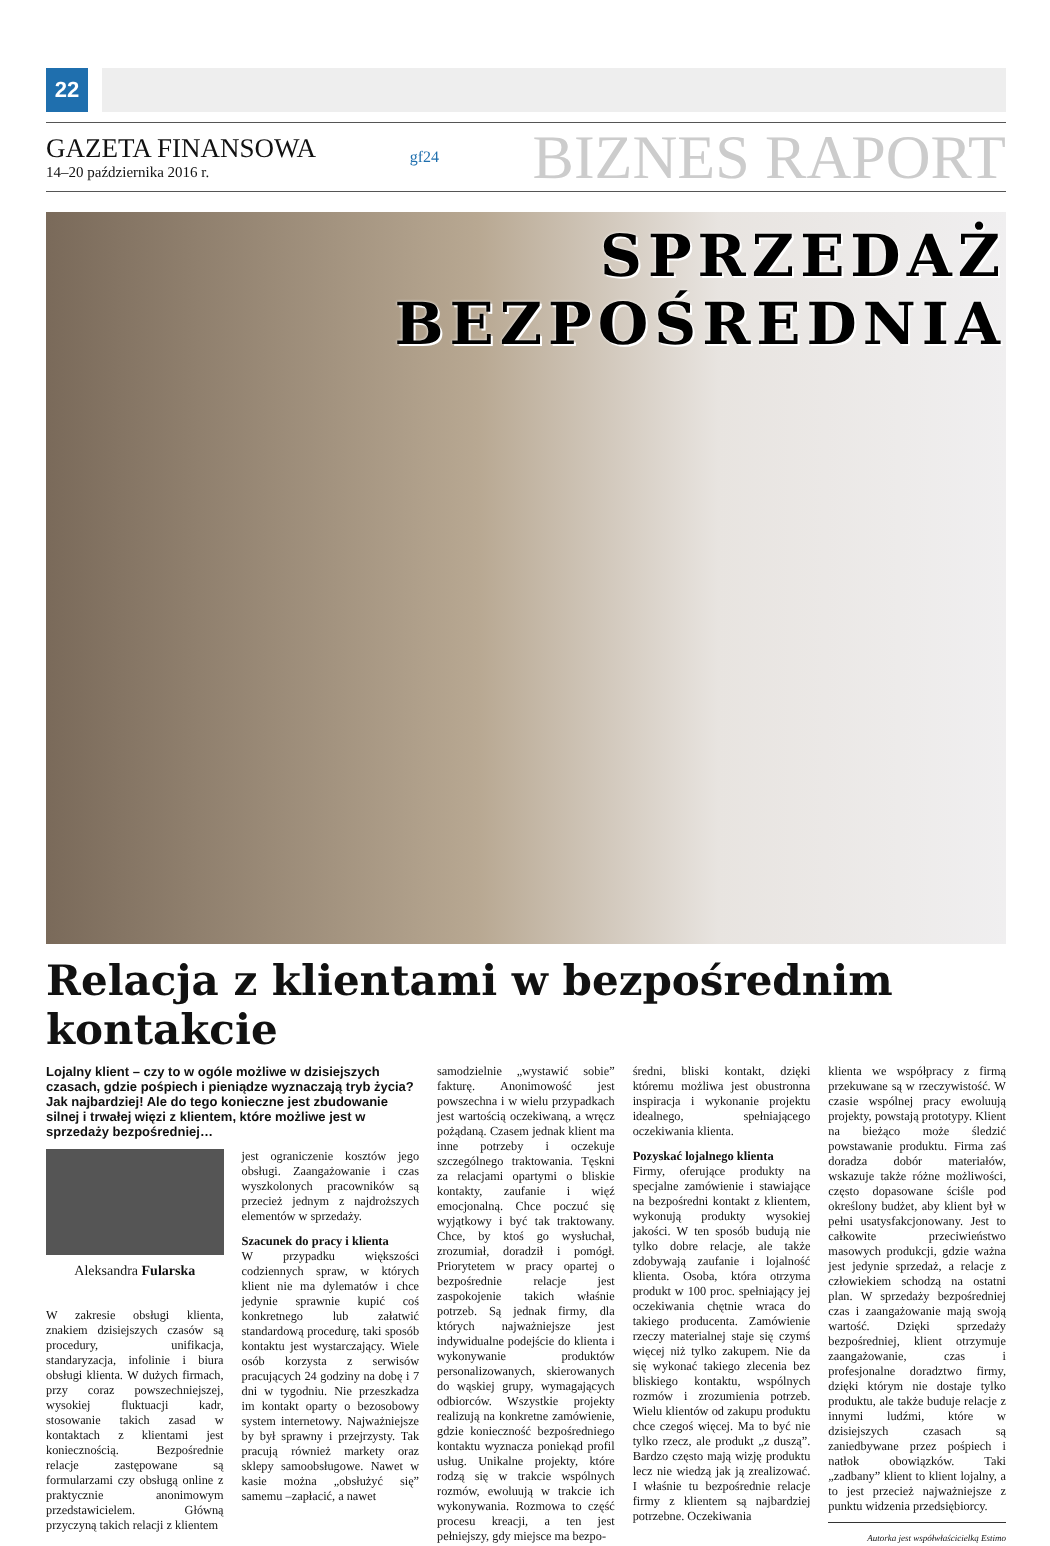22
GAZETA FINANSOWA
14–20 października 2016 r.
gf24
BIZNES RAPORT
SPRZEDAŻ
BEZPOŚREDNIA
Relacja z klientami w bezpośrednim kontakcie
Lojalny klient – czy to w ogóle możliwe w dzisiejszych czasach, gdzie pośpiech i pieniądze wyznaczają tryb życia? Jak najbardziej! Ale do tego konieczne jest zbudowanie silnej i trwałej więzi z klientem, które możliwe jest w sprzedaży bezpośredniej…
Aleksandra Fularska
W zakresie obsługi klienta, znakiem dzisiejszych czasów są procedury, unifikacja, standaryzacja, infolinie i biura obsługi klienta. W dużych firmach, przy coraz powszechniejszej, wysokiej fluktuacji kadr, stosowanie takich zasad w kontaktach z klientami jest koniecznością. Bezpośrednie relacje zastępowane są formularzami czy obsługą online z praktycznie anonimowym przedstawicielem. Główną przyczyną takich relacji z klientem
jest ograniczenie kosztów jego obsługi. Zaangażowanie i czas wyszkolonych pracowników są przecież jednym z najdroższych elementów w sprzedaży.
Szacunek do pracy i klienta
W przypadku większości codziennych spraw, w których klient nie ma dylematów i chce jedynie sprawnie kupić coś konkretnego lub załatwić standardową procedurę, taki sposób kontaktu jest wystarczający. Wiele osób korzysta z serwisów pracujących 24 godziny na dobę i 7 dni w tygodniu. Nie przeszkadza im kontakt oparty o bezosobowy system internetowy. Najważniejsze by był sprawny i przejrzysty. Tak pracują również markety oraz sklepy samoobsługowe. Nawet w kasie można „obsłużyć się” samemu –zapłacić, a nawet
samodzielnie „wystawić sobie” fakturę. Anonimowość jest powszechna i w wielu przypadkach jest wartością oczekiwaną, a wręcz pożądaną. Czasem jednak klient ma inne potrzeby i oczekuje szczególnego traktowania. Tęskni za relacjami opartymi o bliskie kontakty, zaufanie i więź emocjonalną. Chce poczuć się wyjątkowy i być tak traktowany. Chce, by ktoś go wysłuchał, zrozumiał, doradził i pomógł. Priorytetem w pracy opartej o bezpośrednie relacje jest zaspokojenie takich właśnie potrzeb. Są jednak firmy, dla których najważniejsze jest indywidualne podejście do klienta i wykonywanie produktów personalizowanych, skierowanych do wąskiej grupy, wymagających odbiorców. Wszystkie projekty realizują na konkretne zamówienie, gdzie konieczność bezpośredniego kontaktu wyznacza poniekąd profil usług. Unikalne projekty, które rodzą się w trakcie wspólnych rozmów, ewoluują w trakcie ich wykonywania. Rozmowa to część procesu kreacji, a ten jest pełniejszy, gdy miejsce ma bezpo-
średni, bliski kontakt, dzięki któremu możliwa jest obustronna inspiracja i wykonanie projektu idealnego, spełniającego oczekiwania klienta.
Pozyskać lojalnego klienta
Firmy, oferujące produkty na specjalne zamówienie i stawiające na bezpośredni kontakt z klientem, wykonują produkty wysokiej jakości. W ten sposób budują nie tylko dobre relacje, ale także zdobywają zaufanie i lojalność klienta. Osoba, która otrzyma produkt w 100 proc. spełniający jej oczekiwania chętnie wraca do takiego producenta. Zamówienie rzeczy materialnej staje się czymś więcej niż tylko zakupem. Nie da się wykonać takiego zlecenia bez bliskiego kontaktu, wspólnych rozmów i zrozumienia potrzeb. Wielu klientów od zakupu produktu chce czegoś więcej. Ma to być nie tylko rzecz, ale produkt „z duszą”. Bardzo często mają wizję produktu lecz nie wiedzą jak ją zrealizować. I właśnie tu bezpośrednie relacje firmy z klientem są najbardziej potrzebne. Oczekiwania
klienta we współpracy z firmą przekuwane są w rzeczywistość. W czasie wspólnej pracy ewoluują projekty, powstają prototypy. Klient na bieżąco może śledzić powstawanie produktu. Firma zaś doradza dobór materiałów, wskazuje także różne możliwości, często dopasowane ściśle pod określony budżet, aby klient był w pełni usatysfakcjonowany. Jest to całkowite przeciwieństwo masowych produkcji, gdzie ważna jest jedynie sprzedaż, a relacje z człowiekiem schodzą na ostatni plan. W sprzedaży bezpośredniej czas i zaangażowanie mają swoją wartość. Dzięki sprzedaży bezpośredniej, klient otrzymuje zaangażowanie, czas i profesjonalne doradztwo firmy, dzięki którym nie dostaje tylko produktu, ale także buduje relacje z innymi ludźmi, które w dzisiejszych czasach są zaniedbywane przez pośpiech i natłok obowiązków. Taki „zadbany” klient to klient lojalny, a to jest przecież najważniejsze z punktu widzenia przedsiębiorcy.
Autorka jest współwłaścicielką Estimo